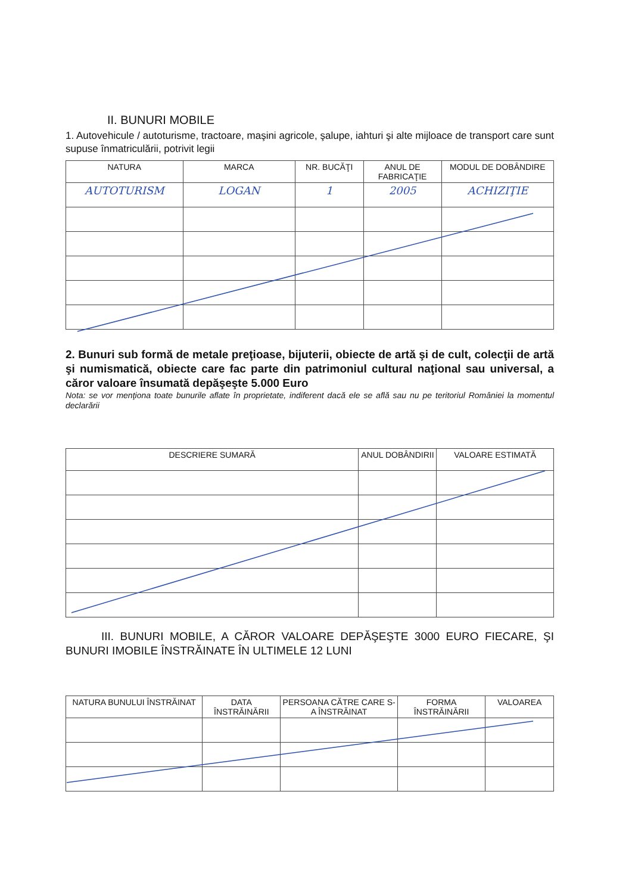II. BUNURI MOBILE
1. Autovehicule / autoturisme, tractoare, maşini agricole, şalupe, iahturi şi alte mijloace de transport care sunt supuse înmatriculării, potrivit legii
| NATURA | MARCA | NR. BUCĂŢI | ANUL DE FABRICAŢIE | MODUL DE DOBÂNDIRE |
| --- | --- | --- | --- | --- |
| AUTOTURISM | LOGAN | 1 | 2005 | ACHIZIŢIE |
2. Bunuri sub formă de metale preţioase, bijuterii, obiecte de artă şi de cult, colecţii de artă şi numismatică, obiecte care fac parte din patrimoniul cultural naţional sau universal, a căror valoare însumată depăşeşte 5.000 Euro
Nota: se vor menţiona toate bunurile aflate în proprietate, indiferent dacă ele se află sau nu pe teritoriul României la momentul declarării
| DESCRIERE SUMARĂ | ANUL DOBÂNDIRII | VALOARE ESTIMATĂ |
| --- | --- | --- |
III. BUNURI MOBILE, A CĂROR VALOARE DEPĂŞEŞTE 3000 EURO FIECARE, ŞI BUNURI IMOBILE ÎNSTRĂINATE ÎN ULTIMELE 12 LUNI
| NATURA BUNULUI ÎNSTRĂINAT | DATA ÎNSTRĂINĂRII | PERSOANA CĂTRE CARE S-A ÎNSTRĂINAT | FORMA ÎNSTRĂINĂRII | VALOAREA |
| --- | --- | --- | --- | --- |